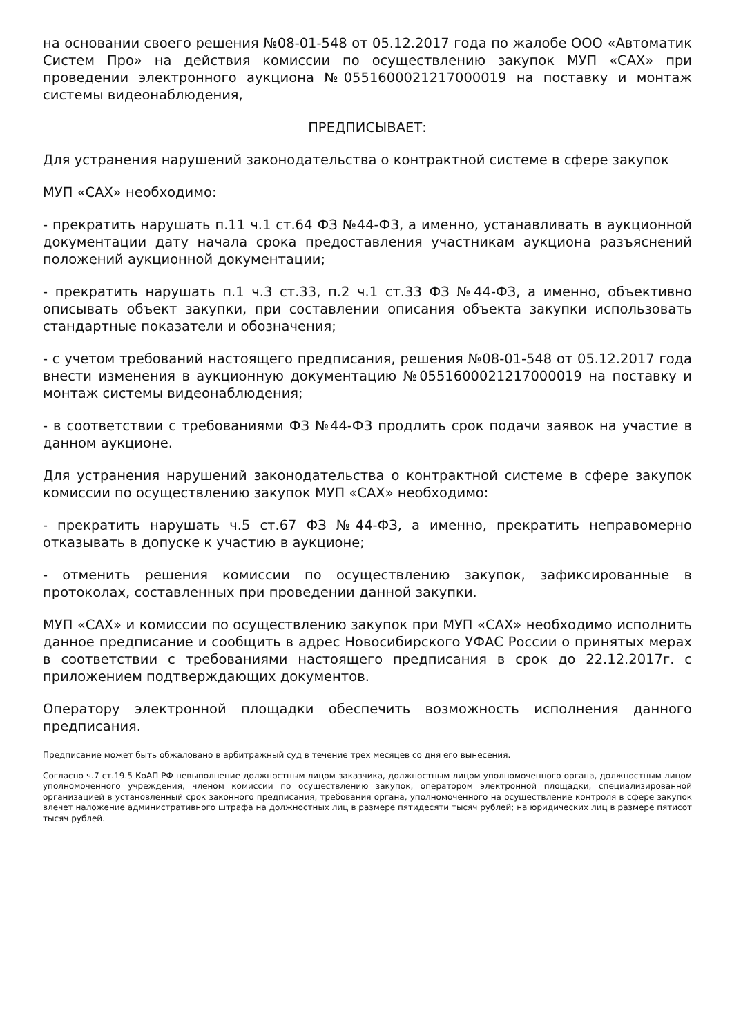на основании своего решения №08-01-548 от 05.12.2017 года по жалобе ООО «Автоматик Систем Про» на действия комиссии по осуществлению закупок МУП «САХ» при проведении электронного аукциона №0551600021217000019 на поставку и монтаж системы видеонаблюдения,
ПРЕДПИСЫВАЕТ:
Для устранения нарушений законодательства о контрактной системе в сфере закупок
МУП «САХ» необходимо:
- прекратить нарушать п.11 ч.1 ст.64 ФЗ №44-ФЗ, а именно, устанавливать в аукционной документации дату начала срока предоставления участникам аукциона разъяснений положений аукционной документации;
- прекратить нарушать п.1 ч.3 ст.33, п.2 ч.1 ст.33 ФЗ №44-ФЗ, а именно, объективно описывать объект закупки, при составлении описания объекта закупки использовать стандартные показатели и обозначения;
- с учетом требований настоящего предписания, решения №08-01-548 от 05.12.2017 года внести изменения в аукционную документацию №0551600021217000019 на поставку и монтаж системы видеонаблюдения;
- в соответствии с требованиями ФЗ №44-ФЗ продлить срок подачи заявок на участие в данном аукционе.
Для устранения нарушений законодательства о контрактной системе в сфере закупок комиссии по осуществлению закупок МУП «САХ» необходимо:
- прекратить нарушать ч.5 ст.67 ФЗ №44-ФЗ, а именно, прекратить неправомерно отказывать в допуске к участию в аукционе;
- отменить решения комиссии по осуществлению закупок, зафиксированные в протоколах, составленных при проведении данной закупки.
МУП «САХ» и комиссии по осуществлению закупок при МУП «САХ» необходимо исполнить данное предписание и сообщить в адрес Новосибирского УФАС России о принятых мерах в соответствии с требованиями настоящего предписания в срок до 22.12.2017г. с приложением подтверждающих документов.
Оператору электронной площадки обеспечить возможность исполнения данного предписания.
Предписание может быть обжаловано в арбитражный суд в течение трех месяцев со дня его вынесения.
Согласно ч.7 ст.19.5 КоАП РФ невыполнение должностным лицом заказчика, должностным лицом уполномоченного органа, должностным лицом уполномоченного учреждения, членом комиссии по осуществлению закупок, оператором электронной площадки, специализированной организацией в установленный срок законного предписания, требования органа, уполномоченного на осуществление контроля в сфере закупок влечет наложение административного штрафа на должностных лиц в размере пятидесяти тысяч рублей; на юридических лиц в размере пятисот тысяч рублей.